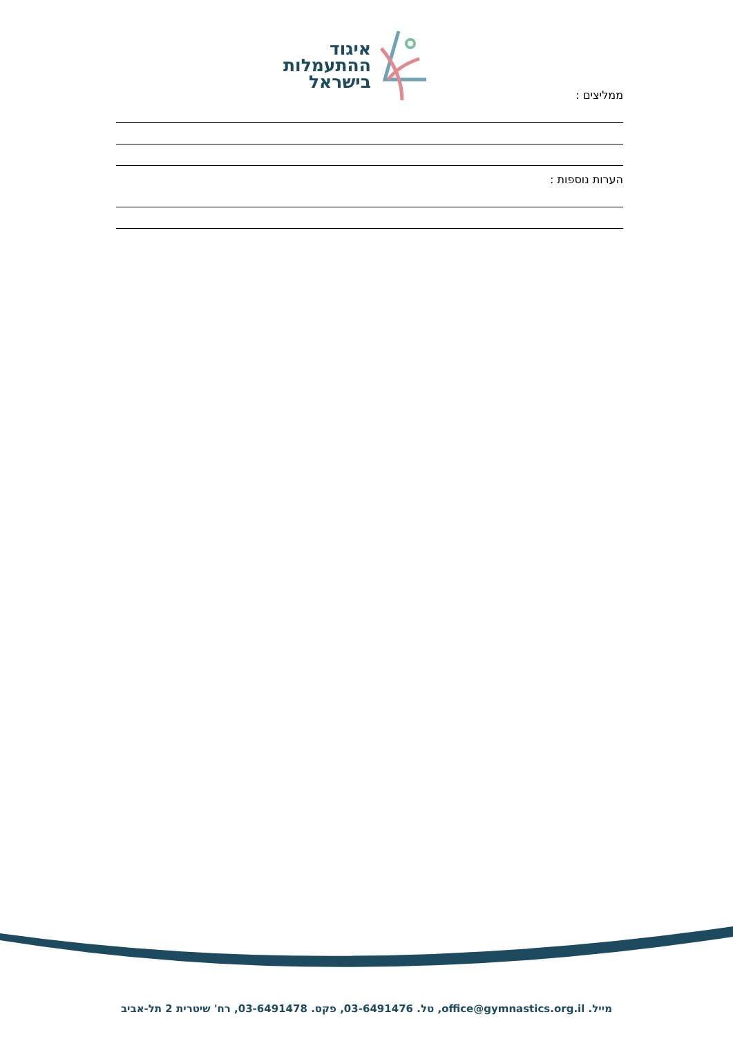איגוד
ההתעמלות
בישראל
ממליצים :
הערות נוספות :
מייל. office@gymnastics.org.il, טל. 03-6491476, פקס. 03-6491478, רח' שיטרית 2 תל-אביב